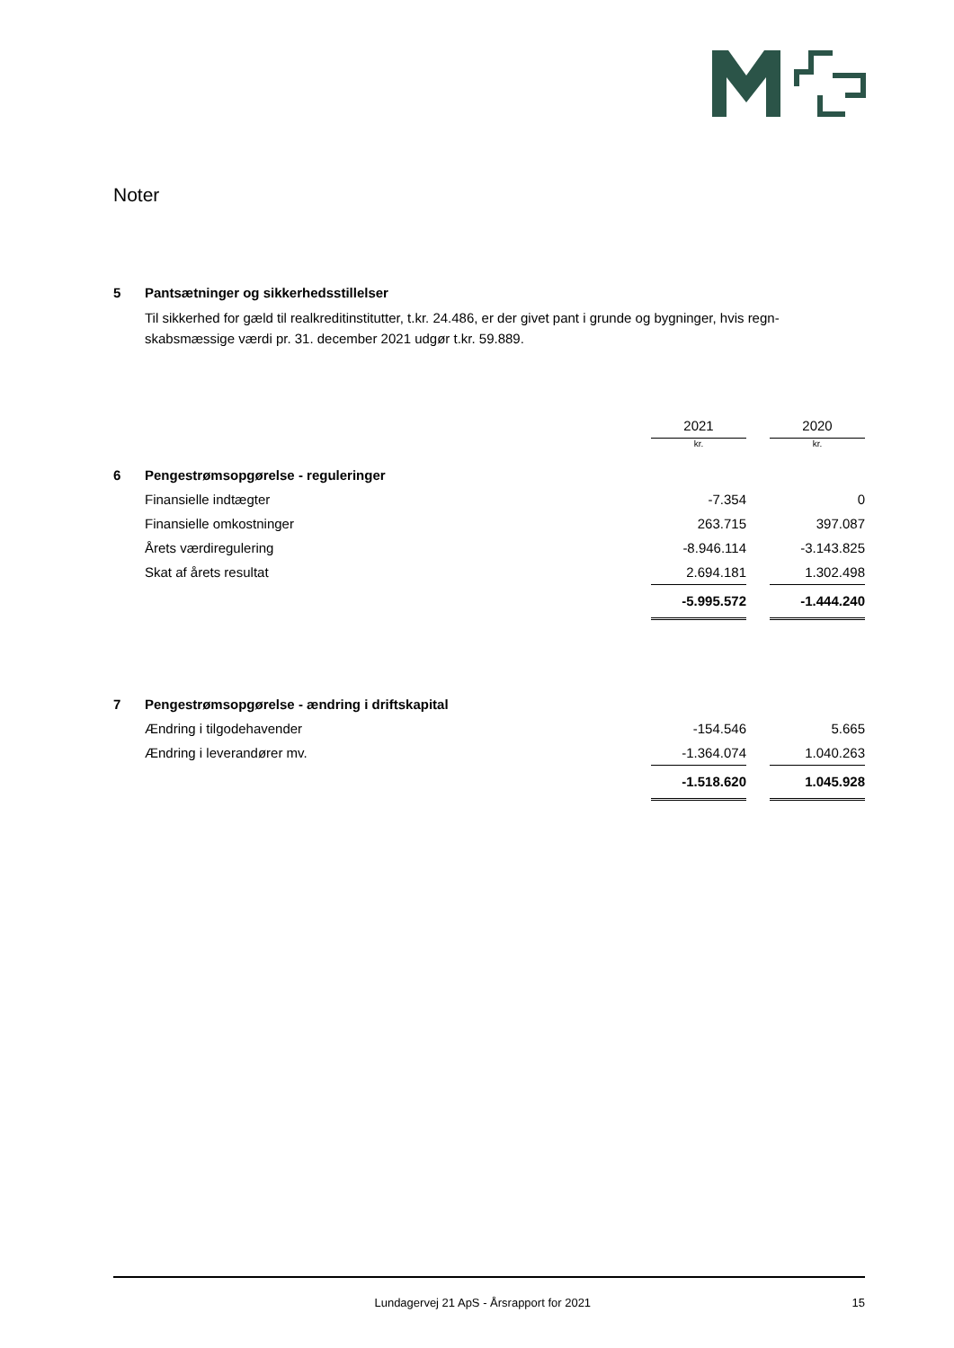Noter
5 Pantsætninger og sikkerhedsstillelser
Til sikkerhed for gæld til realkreditinstitutter, t.kr. 24.486, er der givet pant i grunde og bygninger, hvis regn-skabsmæssige værdi pr. 31. december 2021 udgør t.kr. 59.889.
| | | 2021 | | 2020 |
| | | kr. | | kr. |
| 6 | Pengestrømsopgørelse - reguleringer | | | |
| | Finansielle indtægter | -7.354 | | 0 |
| | Finansielle omkostninger | 263.715 | | 397.087 |
| | Årets værdiregulering | -8.946.114 | | -3.143.825 |
| | Skat af årets resultat | 2.694.181 | | 1.302.498 |
| | | -5.995.572 | | -1.444.240 |
| 7 | Pengestrømsopgørelse - ændring i driftskapital | | | |
| | Ændring i tilgodehavender | -154.546 | | 5.665 |
| | Ændring i leverandører mv. | -1.364.074 | | 1.040.263 |
| | | -1.518.620 | | 1.045.928 |
Lundagervej 21 ApS - Årsrapport for 2021 15